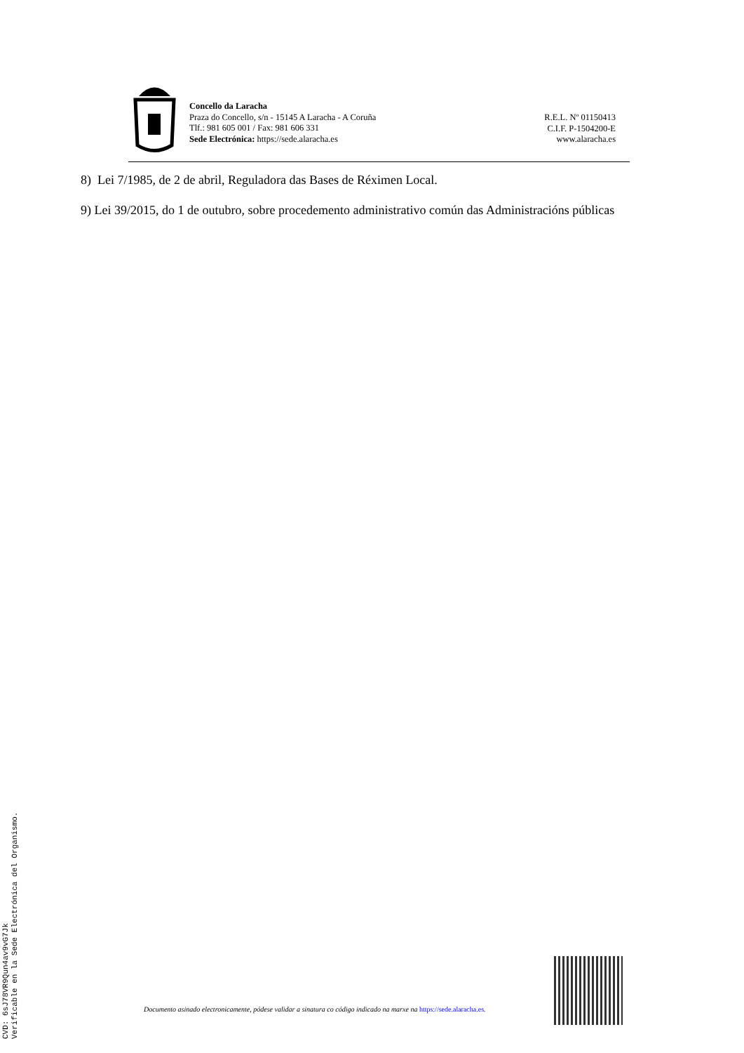Concello da Laracha
Praza do Concello, s/n - 15145 A Laracha - A Coruña
Tlf.: 981 605 001 / Fax: 981 606 331
Sede Electrónica: https://sede.alaracha.es
R.E.L. Nº 01150413
C.I.F. P-1504200-E
www.alaracha.es
8) Lei 7/1985, de 2 de abril, Reguladora das Bases de Réximen Local.
9) Lei 39/2015, do 1 de outubro, sobre procedemento administrativo común das Administracións públicas
CVD: 6sJ78VR9Qun4av9vG7Jk
Verificable en la Sede Electrónica del Organismo.
Documento asinado electronicamente, pódese validar a sinatura co código indicado na marxe na https://sede.alaracha.es.